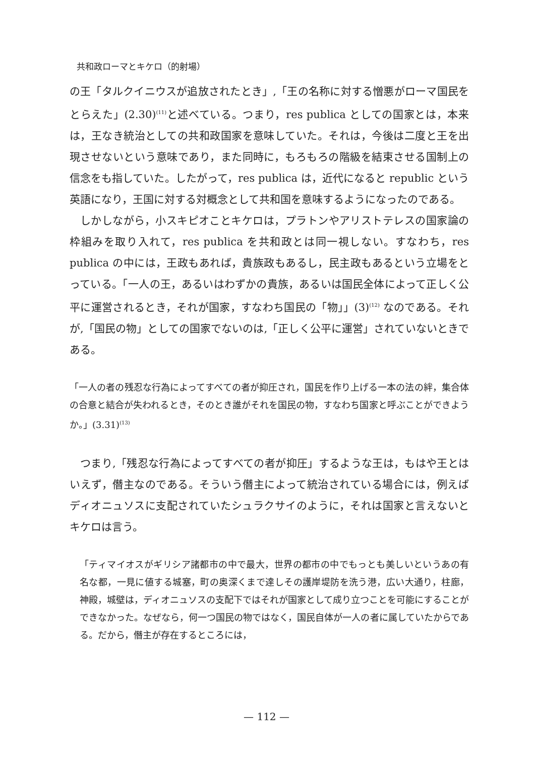共和政ローマとキケロ（的射場）
の王「タルクイニウスが追放されたとき」,「王の名称に対する憎悪がローマ国民をとらえた」(2.30)<sup>(11)</sup>と述べている。つまり，res publica としての国家とは，本来は，王なき統治としての共和政国家を意味していた。それは，今後は二度と王を出現させないという意味であり，また同時に，もろもろの階級を結束させる国制上の信念をも指していた。したがって，res publica は，近代になると republic という英語になり，王国に対する対概念として共和国を意味するようになったのである。
しかしながら，小スキピオことキケロは，プラトンやアリストテレスの国家論の枠組みを取り入れて，res publica を共和政とは同一視しない。すなわち，res publica の中には，王政もあれば，貴族政もあるし，民主政もあるという立場をとっている。「一人の王，あるいはわずかの貴族，あるいは国民全体によって正しく公平に運営されるとき，それが国家，すなわち国民の「物」」(3)<sup>(12)</sup> なのである。それが,「国民の物」としての国家でないのは,「正しく公平に運営」されていないときである。
「一人の者の残忍な行為によってすべての者が抑圧され，国民を作り上げる一本の法の絆，集合体の合意と結合が失われるとき，そのとき誰がそれを国民の物，すなわち国家と呼ぶことができようか。」(3.31)<sup>(13)</sup>
つまり,「残忍な行為によってすべての者が抑圧」するような王は，もはや王とはいえず，僭主なのである。そういう僭主によって統治されている場合には，例えばディオニュソスに支配されていたシュラクサイのように，それは国家と言えないとキケロは言う。
「ティマイオスがギリシア諸都市の中で最大，世界の都市の中でもっとも美しいというあの有名な都，一見に値する城塞，町の奥深くまで達しその護岸堤防を洗う港，広い大通り，柱廊，神殿，城壁は，ディオニュソスの支配下ではそれが国家として成り立つことを可能にすることができなかった。なぜなら，何一つ国民の物ではなく，国民自体が一人の者に属していたからである。だから，僭主が存在するところには，
— 112 —